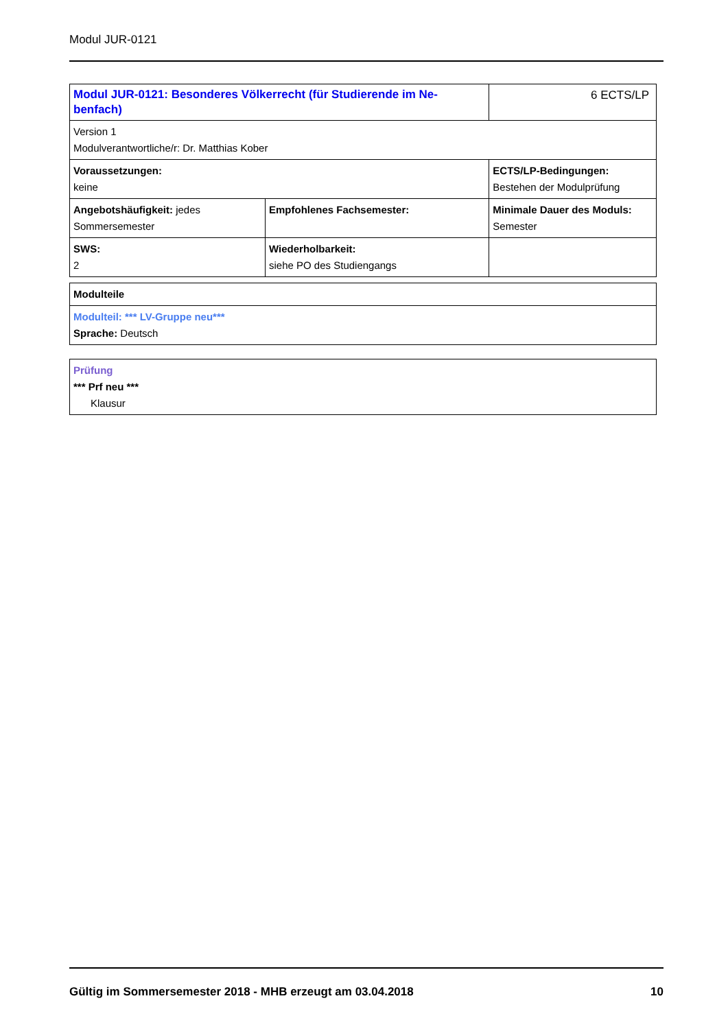Modul JUR-0121
| Modul JUR-0121: Besonderes Völkerrecht (für Studierende im Ne-benfach) | | 6 ECTS/LP |
| Version 1 Modulverantwortliche/r: Dr. Matthias Kober | | |
| Voraussetzungen: keine | | ECTS/LP-Bedingungen: Bestehen der Modulprüfung |
| Angebotshäufigkeit: jedes Sommersemester | Empfohlenes Fachsemester: | Minimale Dauer des Moduls: Semester |
| SWS: 2 | Wiederholbarkeit: siehe PO des Studiengangs | |
| Modulteile |
| Modulteil: *** LV-Gruppe neu*** Sprache: Deutsch |
| Prüfung *** Prf neu *** Klausur |
Gültig im Sommersemester 2018 - MHB erzeugt am 03.04.2018 10